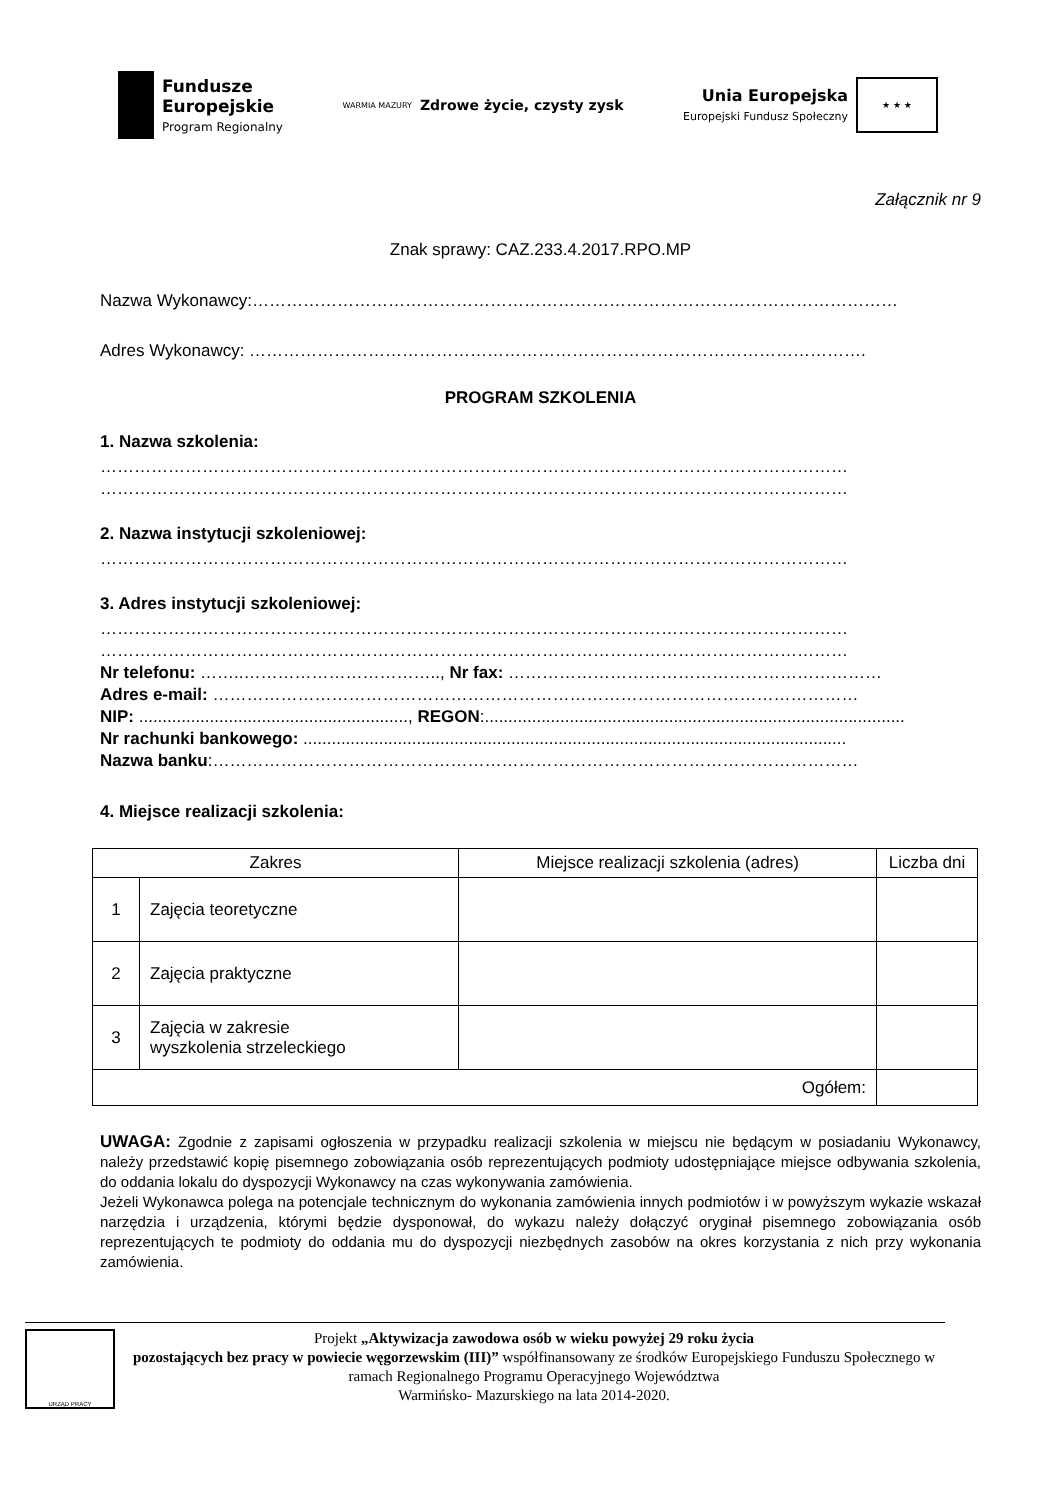Fundusze
Europejskie
Program Regionalny
WARMIA MAZURY Zdrowe życie, czysty zysk
Unia Europejska
Europejski Fundusz Społeczny
★ ★ ★
Załącznik nr 9
Znak sprawy: CAZ.233.4.2017.RPO.MP
Nazwa Wykonawcy:……………………………………………………………………………………………………
Adres Wykonawcy: ……………………………………………………………………………………………….
PROGRAM SZKOLENIA
1. Nazwa szkolenia:
……………………………………………………………………………………………………………………
……………………………………………………………………………………………………………………
2. Nazwa instytucji szkoleniowej:
……………………………………………………………………………………………………………………
3. Adres instytucji szkoleniowej:
……………………………………………………………………………………………………………………
……………………………………………………………………………………………………………………
Nr telefonu: ……..…………………………….., Nr fax: …………………………………………………………
Adres e-mail: ……………………………………………………………………………………………………
NIP: ........................................................., REGON:.........................................................................................
Nr rachunki bankowego: ...................................................................................................................
Nazwa banku:……………………………………………………………………………………………………
4. Miejsce realizacji szkolenia:
| Zakres | | Miejsce realizacji szkolenia (adres) | Liczba dni |
| --- | --- | --- | --- |
| 1 | Zajęcia teoretyczne | | |
| 2 | Zajęcia praktyczne | | |
| 3 | Zajęcia w zakresie wyszkolenia strzeleckiego | | |
| Ogółem: | | | |
UWAGA: Zgodnie z zapisami ogłoszenia w przypadku realizacji szkolenia w miejscu nie będącym w posiadaniu Wykonawcy, należy przedstawić kopię pisemnego zobowiązania osób reprezentujących podmioty udostępniające miejsce odbywania szkolenia, do oddania lokalu do dyspozycji Wykonawcy na czas wykonywania zamówienia.
Jeżeli Wykonawca polega na potencjale technicznym do wykonania zamówienia innych podmiotów i w powyższym wykazie wskazał narzędzia i urządzenia, którymi będzie dysponował, do wykazu należy dołączyć oryginał pisemnego zobowiązania osób reprezentujących te podmioty do oddania mu do dyspozycji niezbędnych zasobów na okres korzystania z nich przy wykonania zamówienia.
URZĄD PRACY
Projekt „Aktywizacja zawodowa osób w wieku powyżej 29 roku życia
pozostających bez pracy w powiecie węgorzewskim (III)” współfinansowany ze środków Europejskiego Funduszu Społecznego w ramach Regionalnego Programu Operacyjnego Województwa
Warmińsko- Mazurskiego na lata 2014-2020.